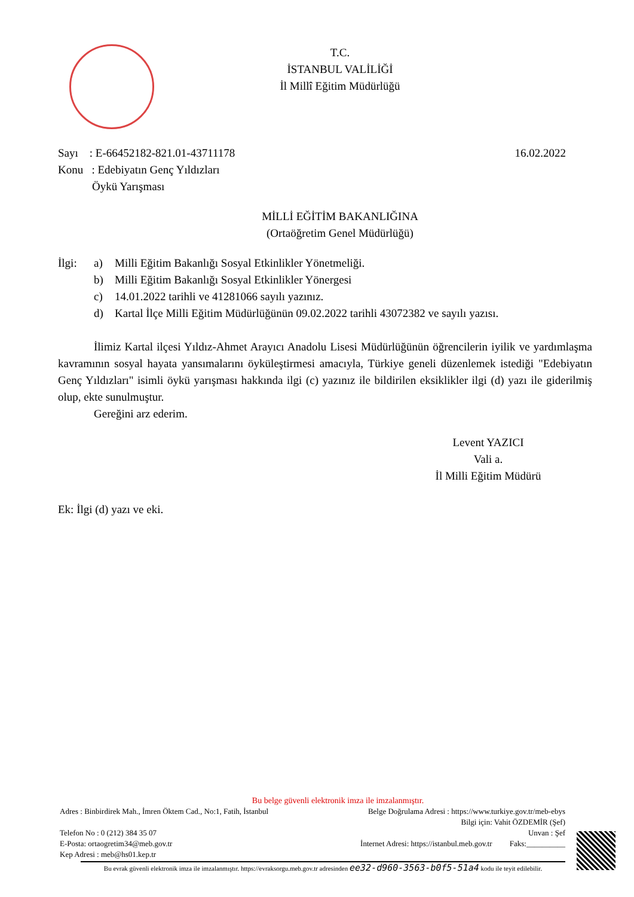T.C.
İSTANBUL VALİLİĞİ
İl Millî Eğitim Müdürlüğü
Sayı : E-66452182-821.01-43711178
Konu : Edebiyatın Genç Yıldızları
Öykü Yarışması
16.02.2022
MİLLİ EĞİTİM BAKANLIĞINA
(Ortaöğretim Genel Müdürlüğü)
| İlgi: | a) | Milli Eğitim Bakanlığı Sosyal Etkinlikler Yönetmeliği. |
| | b) | Milli Eğitim Bakanlığı Sosyal Etkinlikler Yönergesi |
| | c) | 14.01.2022 tarihli ve 41281066 sayılı yazınız. |
| | d) | Kartal İlçe Milli Eğitim Müdürlüğünün 09.02.2022 tarihli 43072382 ve sayılı yazısı. |
İlimiz Kartal ilçesi Yıldız-Ahmet Arayıcı Anadolu Lisesi Müdürlüğünün öğrencilerin iyilik ve yardımlaşma kavramının sosyal hayata yansımalarını öyküleştirmesi amacıyla, Türkiye geneli düzenlemek istediği "Edebiyatın Genç Yıldızları" isimli öykü yarışması hakkında ilgi (c) yazınız ile bildirilen eksiklikler ilgi (d) yazı ile giderilmiş olup, ekte sunulmuştur.
Gereğini arz ederim.
Levent YAZICI
Vali a.
İl Milli Eğitim Müdürü
Ek: İlgi (d) yazı ve eki.
Bu belge güvenli elektronik imza ile imzalanmıştır.
Adres : Binbirdirek Mah., İmren Öktem Cad., No:1, Fatih, İstanbul Belge Doğrulama Adresi : https://www.turkiye.gov.tr/meb-ebys
Bilgi için: Vahit ÖZDEMİR (Şef)
Telefon No : 0 (212) 384 35 07 Unvan : Şef
E-Posta: ortaogretim34@meb.gov.tr İnternet Adresi: https://istanbul.meb.gov.tr Faks:__________
Kep Adresi : meb@hs01.kep.tr
Bu evrak güvenli elektronik imza ile imzalanmıştır. https://evraksorgu.meb.gov.tr adresinden ee32-d960-3563-b0f5-51a4 kodu ile teyit edilebilir.